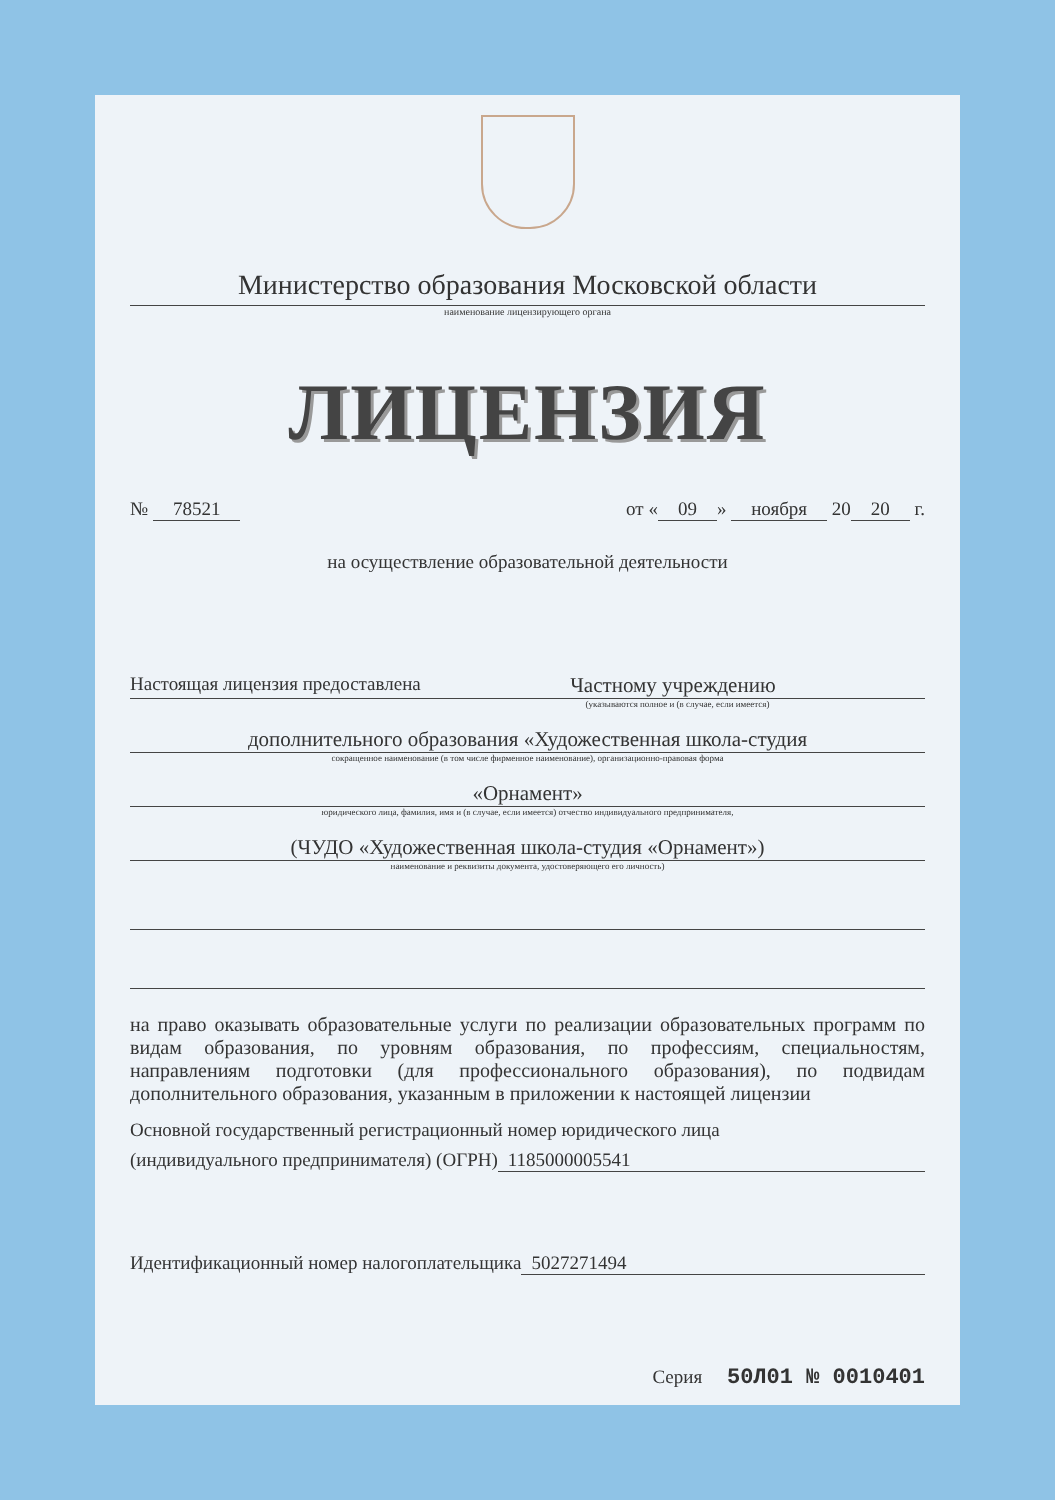Министерство образования Московской области
наименование лицензирующего органа
ЛИЦЕНЗИЯ
№ 78521 от « 09 » ноября 20 20 г.
на осуществление образовательной деятельности
Настоящая лицензия предоставлена Частному учреждению
(указываются полное и (в случае, если имеется)
дополнительного образования «Художественная школа-студия
сокращенное наименование (в том числе фирменное наименование), организационно-правовая форма
«Орнамент»
юридического лица, фамилия, имя и (в случае, если имеется) отчество индивидуального предпринимателя,
(ЧУДО «Художественная школа-студия «Орнамент»)
наименование и реквизиты документа, удостоверяющего его личность)
на право оказывать образовательные услуги по реализации образовательных программ по видам образования, по уровням образования, по профессиям, специальностям, направлениям подготовки (для профессионального образования), по подвидам дополнительного образования, указанным в приложении к настоящей лицензии
Основной государственный регистрационный номер юридического лица
(индивидуального предпринимателя) (ОГРН) 1185000005541
Идентификационный номер налогоплательщика 5027271494
Серия 50Л01 № 0010401